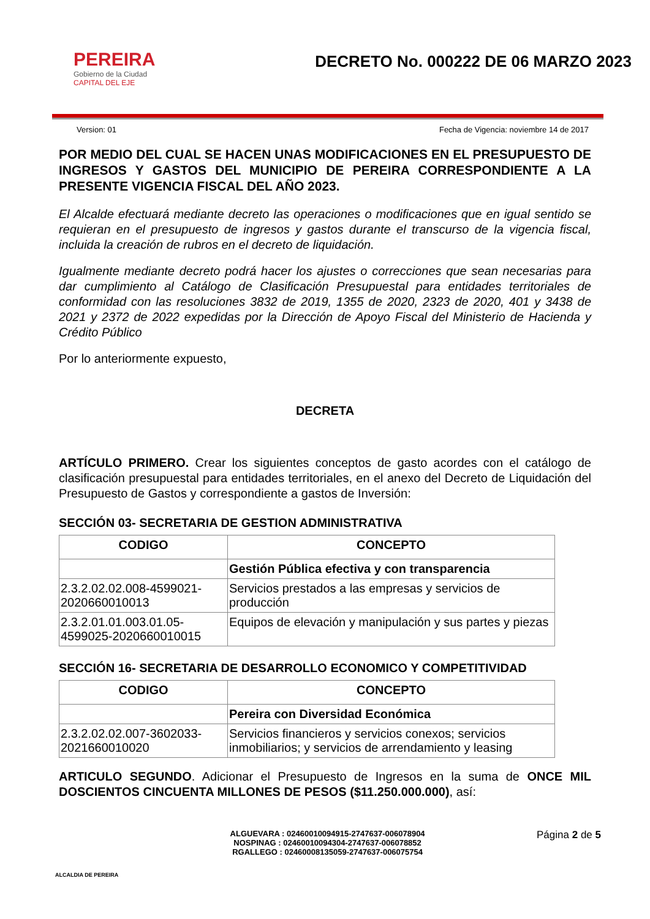PEREIRA
Gobierno de la Ciudad
CAPITAL DEL EJE
DECRETO No. 000222 DE 06 MARZO 2023
Version: 01 Fecha de Vigencia: noviembre 14 de 2017
POR MEDIO DEL CUAL SE HACEN UNAS MODIFICACIONES EN EL PRESUPUESTO DE INGRESOS Y GASTOS DEL MUNICIPIO DE PEREIRA CORRESPONDIENTE A LA PRESENTE VIGENCIA FISCAL DEL AÑO 2023.
El Alcalde efectuará mediante decreto las operaciones o modificaciones que en igual sentido se requieran en el presupuesto de ingresos y gastos durante el transcurso de la vigencia fiscal, incluida la creación de rubros en el decreto de liquidación.
Igualmente mediante decreto podrá hacer los ajustes o correcciones que sean necesarias para dar cumplimiento al Catálogo de Clasificación Presupuestal para entidades territoriales de conformidad con las resoluciones 3832 de 2019, 1355 de 2020, 2323 de 2020, 401 y 3438 de 2021 y 2372 de 2022 expedidas por la Dirección de Apoyo Fiscal del Ministerio de Hacienda y Crédito Público
Por lo anteriormente expuesto,
DECRETA
ARTÍCULO PRIMERO. Crear los siguientes conceptos de gasto acordes con el catálogo de clasificación presupuestal para entidades territoriales, en el anexo del Decreto de Liquidación del Presupuesto de Gastos y correspondiente a gastos de Inversión:
SECCIÓN 03- SECRETARIA DE GESTION ADMINISTRATIVA
| CODIGO | CONCEPTO |
| --- | --- |
| | Gestión Pública efectiva y con transparencia |
| 2.3.2.02.02.008-4599021-2020660010013 | Servicios prestados a las empresas y servicios de producción |
| 2.3.2.01.01.003.01.05-4599025-2020660010015 | Equipos de elevación y manipulación y sus partes y piezas |
SECCIÓN 16- SECRETARIA DE DESARROLLO ECONOMICO Y COMPETITIVIDAD
| CODIGO | CONCEPTO |
| --- | --- |
| | Pereira con Diversidad Económica |
| 2.3.2.02.02.007-3602033-2021660010020 | Servicios financieros y servicios conexos; servicios inmobiliarios; y servicios de arrendamiento y leasing |
ARTICULO SEGUNDO. Adicionar el Presupuesto de Ingresos en la suma de ONCE MIL DOSCIENTOS CINCUENTA MILLONES DE PESOS ($11.250.000.000), así:
ALCALDIA DE PEREIRA
ALGUEVARA : 02460010094915-2747637-006078904
NOSPINAG : 02460010094304-2747637-006078852
RGALLEGO : 02460008135059-2747637-006075754
Página 2 de 5